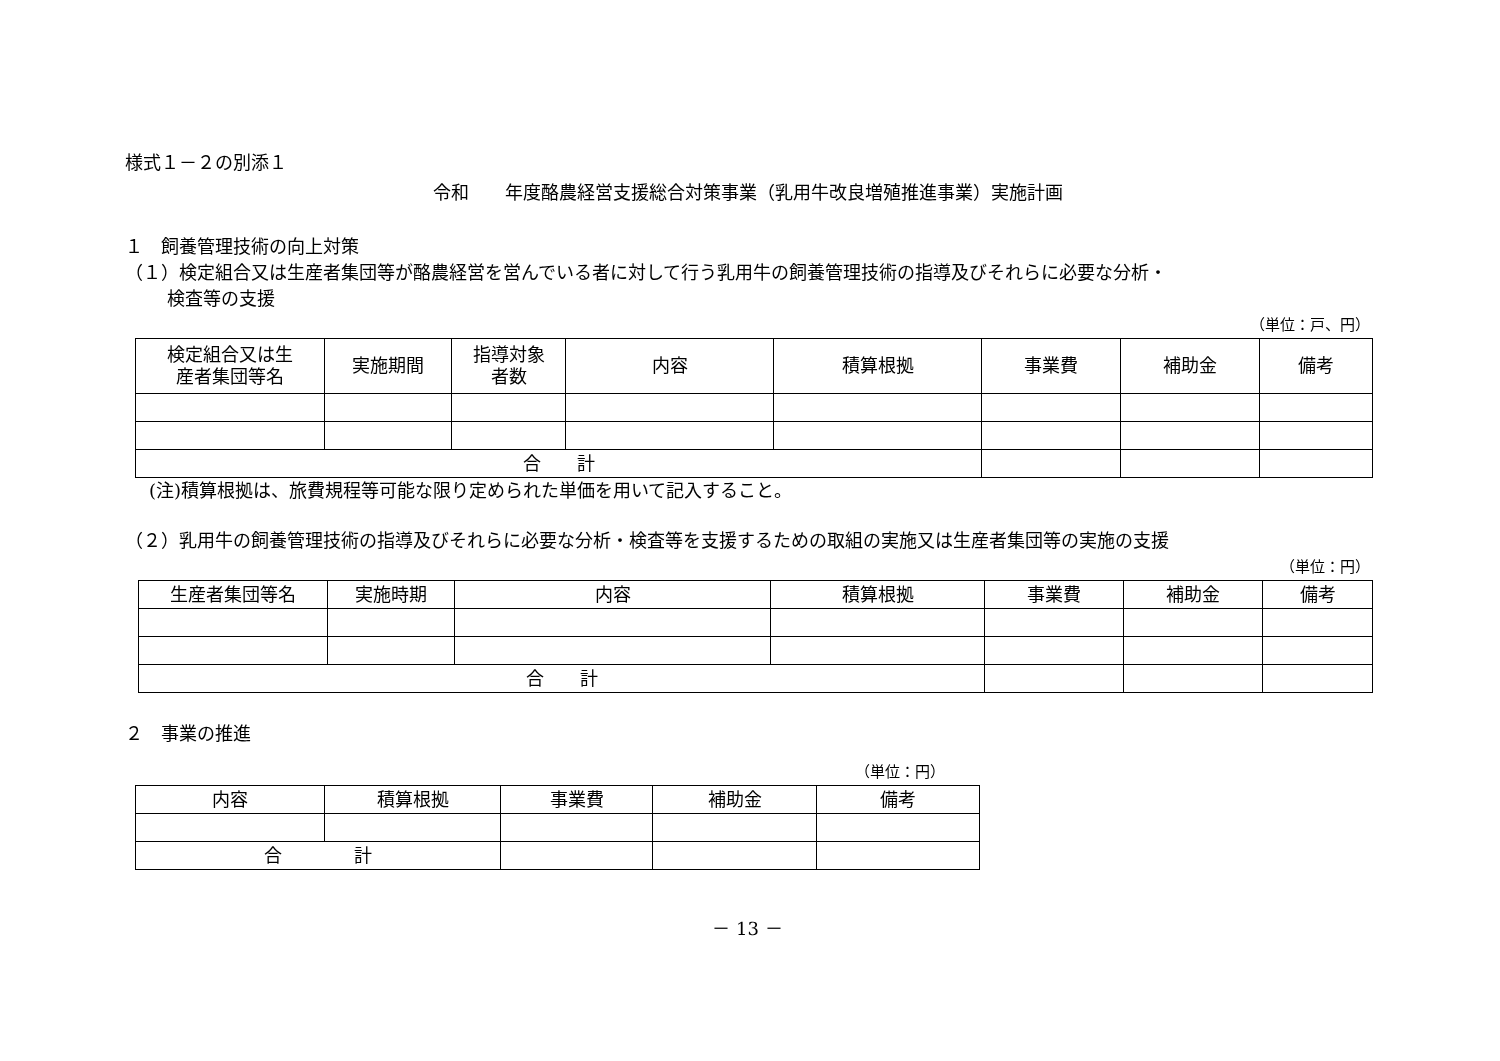様式１－２の別添１
令和　　年度酪農経営支援総合対策事業（乳用牛改良増殖推進事業）実施計画
１　飼養管理技術の向上対策
（１）検定組合又は生産者集団等が酪農経営を営んでいる者に対して行う乳用牛の飼養管理技術の指導及びそれらに必要な分析・
検査等の支援
（単位：戸、円）
| 検定組合又は生 産者集団等名 | 実施期間 | 指導対象 者数 | 内容 | 積算根拠 | 事業費 | 補助金 | 備考 |
| --- | --- | --- | --- | --- | --- | --- | --- |
| 合 計 | | | | | | | |
(注)積算根拠は、旅費規程等可能な限り定められた単価を用いて記入すること。
（２）乳用牛の飼養管理技術の指導及びそれらに必要な分析・検査等を支援するための取組の実施又は生産者集団等の実施の支援
（単位：円）
| 生産者集団等名 | 実施時期 | 内容 | 積算根拠 | 事業費 | 補助金 | 備考 |
| --- | --- | --- | --- | --- | --- | --- |
| 合 計 | | | | | | |
２　事業の推進
（単位：円）
| 内容 | 積算根拠 | 事業費 | 補助金 | 備考 |
| --- | --- | --- | --- | --- |
| 合 計 | | | | |
－ 13 －